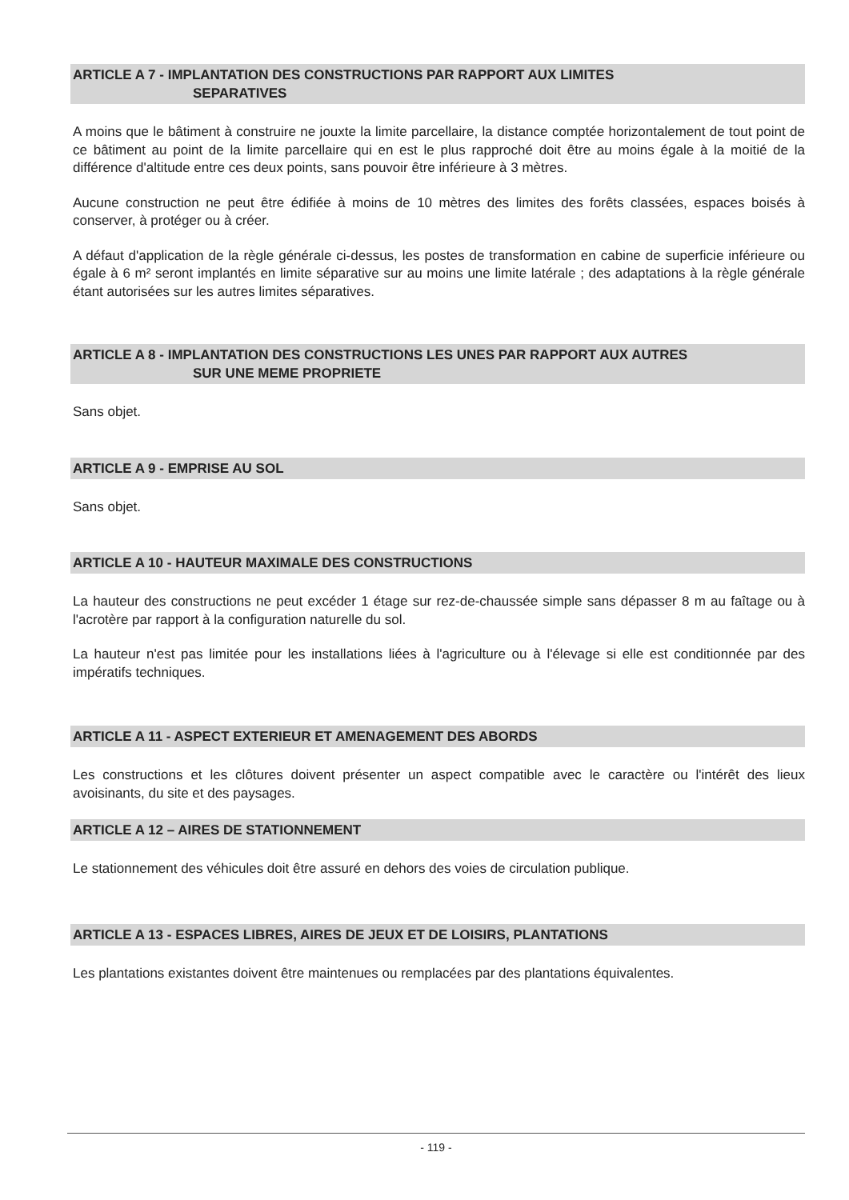ARTICLE A 7 - IMPLANTATION DES CONSTRUCTIONS PAR RAPPORT AUX LIMITES
SEPARATIVES
A moins que le bâtiment à construire ne jouxte la limite parcellaire, la distance comptée horizontalement de tout point de ce bâtiment au point de la limite parcellaire qui en est le plus rapproché doit être au moins égale à la moitié de la différence d'altitude entre ces deux points, sans pouvoir être inférieure à 3 mètres.
Aucune construction ne peut être édifiée à moins de 10 mètres des limites des forêts classées, espaces boisés à conserver, à protéger ou à créer.
A défaut d'application de la règle générale ci-dessus, les postes de transformation en cabine de superficie inférieure ou égale à 6 m² seront implantés en limite séparative sur au moins une limite latérale ; des adaptations à la règle générale étant autorisées sur les autres limites séparatives.
ARTICLE A 8 - IMPLANTATION DES CONSTRUCTIONS LES UNES PAR RAPPORT AUX AUTRES
SUR UNE MEME PROPRIETE
Sans objet.
ARTICLE A 9 - EMPRISE AU SOL
Sans objet.
ARTICLE A 10 - HAUTEUR MAXIMALE DES CONSTRUCTIONS
La hauteur des constructions ne peut excéder 1 étage sur rez-de-chaussée simple sans dépasser 8 m au faîtage ou à l'acrotère par rapport à la configuration naturelle du sol.
La hauteur n'est pas limitée pour les installations liées à l'agriculture ou à l'élevage si elle est conditionnée par des impératifs techniques.
ARTICLE A 11 - ASPECT EXTERIEUR ET AMENAGEMENT DES ABORDS
Les constructions et les clôtures doivent présenter un aspect compatible avec le caractère ou l'intérêt des lieux avoisinants, du site et des paysages.
ARTICLE A 12 – AIRES DE STATIONNEMENT
Le stationnement des véhicules doit être assuré en dehors des voies de circulation publique.
ARTICLE A 13 - ESPACES LIBRES, AIRES DE JEUX ET DE LOISIRS, PLANTATIONS
Les plantations existantes doivent être maintenues ou remplacées par des plantations équivalentes.
- 119 -